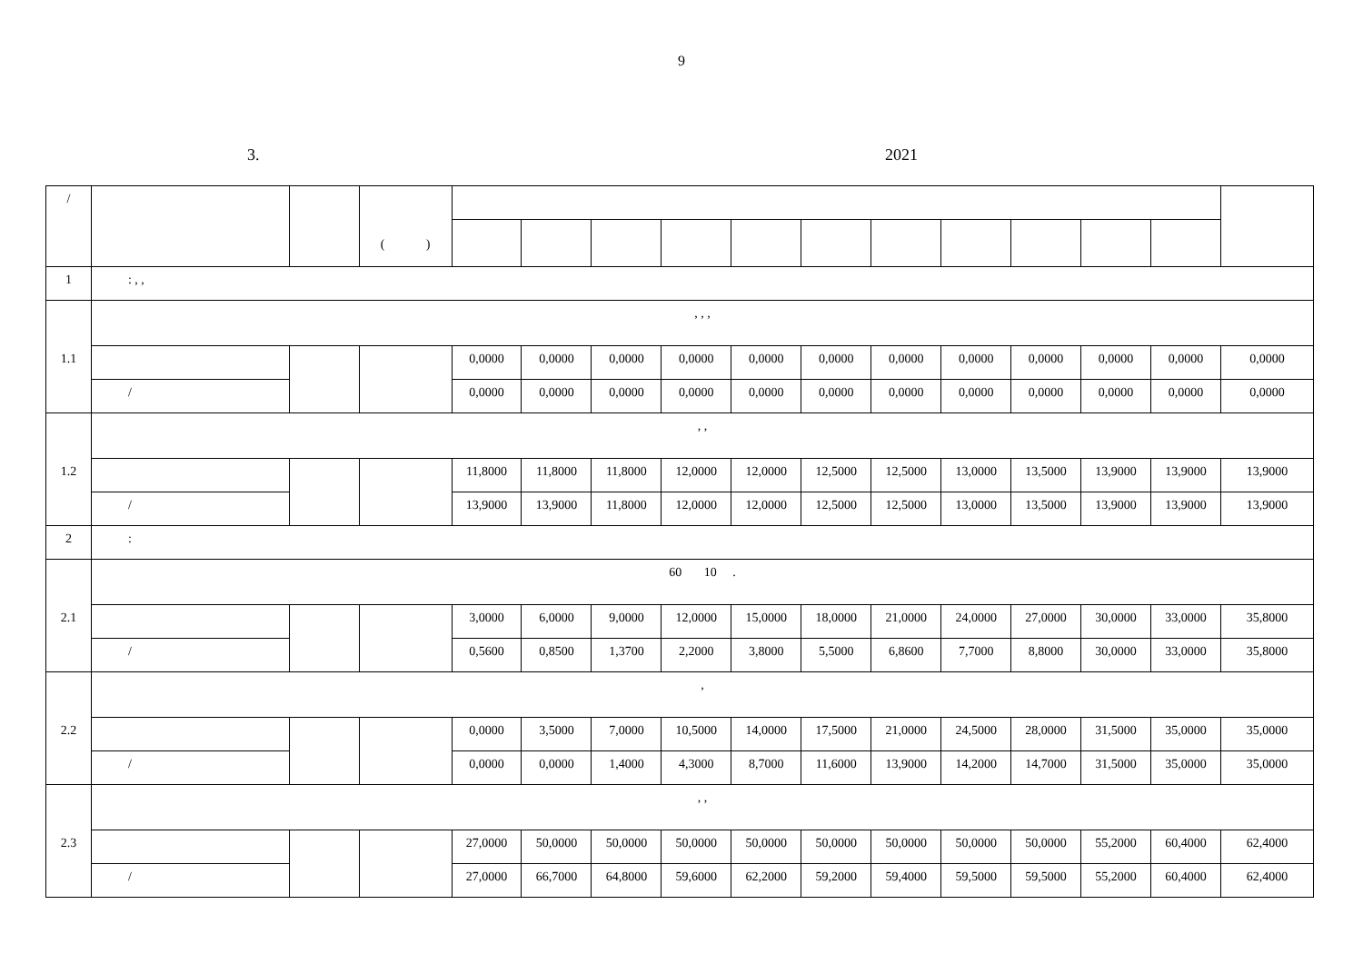9
3. 2021
| / | | | ( ) | | | | | | | | | | | | |
| 1 | : , , | | | | | | | | | | | | | | |
| 1.1 | , , , | | | | | | | | | | | | | | |
| | | | | 0,0000 | 0,0000 | 0,0000 | 0,0000 | 0,0000 | 0,0000 | 0,0000 | 0,0000 | 0,0000 | 0,0000 | 0,0000 | 0,0000 |
| | / | | | 0,0000 | 0,0000 | 0,0000 | 0,0000 | 0,0000 | 0,0000 | 0,0000 | 0,0000 | 0,0000 | 0,0000 | 0,0000 | 0,0000 |
| 1.2 | , , | | | | | | | | | | | | | | |
| | | | | 11,8000 | 11,8000 | 11,8000 | 12,0000 | 12,0000 | 12,5000 | 12,5000 | 13,0000 | 13,5000 | 13,9000 | 13,9000 | 13,9000 |
| | / | | | 13,9000 | 13,9000 | 11,8000 | 12,0000 | 12,0000 | 12,5000 | 12,5000 | 13,0000 | 13,5000 | 13,9000 | 13,9000 | 13,9000 |
| 2 | : | | | | | | | | | | | | | | |
| 2.1 | 60 10 . | | | | | | | | | | | | | | |
| | | | | 3,0000 | 6,0000 | 9,0000 | 12,0000 | 15,0000 | 18,0000 | 21,0000 | 24,0000 | 27,0000 | 30,0000 | 33,0000 | 35,8000 |
| | / | | | 0,5600 | 0,8500 | 1,3700 | 2,2000 | 3,8000 | 5,5000 | 6,8600 | 7,7000 | 8,8000 | 30,0000 | 33,0000 | 35,8000 |
| 2.2 | , | | | | | | | | | | | | | | |
| | | | | 0,0000 | 3,5000 | 7,0000 | 10,5000 | 14,0000 | 17,5000 | 21,0000 | 24,5000 | 28,0000 | 31,5000 | 35,0000 | 35,0000 |
| | / | | | 0,0000 | 0,0000 | 1,4000 | 4,3000 | 8,7000 | 11,6000 | 13,9000 | 14,2000 | 14,7000 | 31,5000 | 35,0000 | 35,0000 |
| 2.3 | , , | | | | | | | | | | | | | | |
| | | | | 27,0000 | 50,0000 | 50,0000 | 50,0000 | 50,0000 | 50,0000 | 50,0000 | 50,0000 | 50,0000 | 55,2000 | 60,4000 | 62,4000 |
| | / | | | 27,0000 | 66,7000 | 64,8000 | 59,6000 | 62,2000 | 59,2000 | 59,4000 | 59,5000 | 59,5000 | 55,2000 | 60,4000 | 62,4000 |